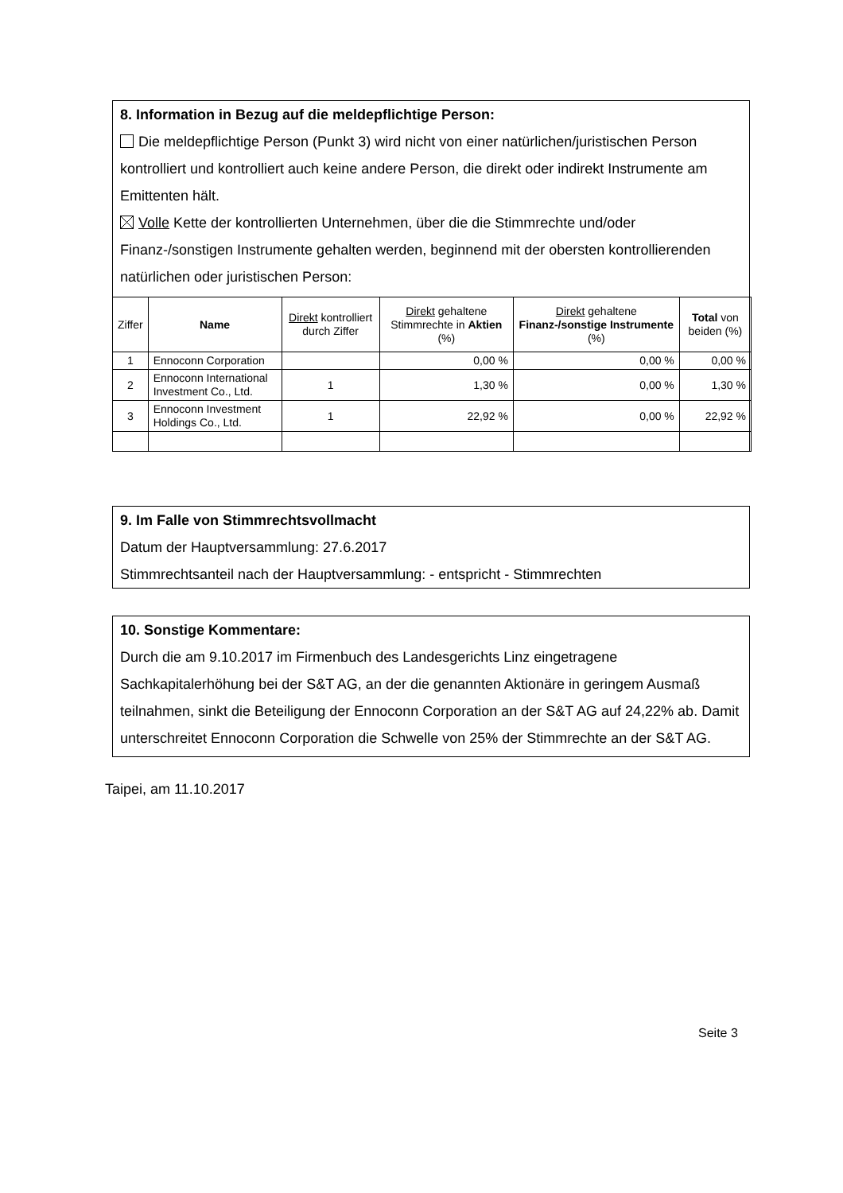8. Information in Bezug auf die meldepflichtige Person:
Die meldepflichtige Person (Punkt 3) wird nicht von einer natürlichen/juristischen Person kontrolliert und kontrolliert auch keine andere Person, die direkt oder indirekt Instrumente am Emittenten hält.
Volle Kette der kontrollierten Unternehmen, über die die Stimmrechte und/oder Finanz-/sonstigen Instrumente gehalten werden, beginnend mit der obersten kontrollierenden natürlichen oder juristischen Person:
| Ziffer | Name | Direkt kontrolliert durch Ziffer | Direkt gehaltene Stimmrechte in Aktien (%) | Direkt gehaltene Finanz-/sonstige Instrumente (%) | Total von beiden (%) |
| --- | --- | --- | --- | --- | --- |
| 1 | Ennoconn Corporation | | 0,00 % | 0,00 % | 0,00 % |
| 2 | Ennoconn International Investment Co., Ltd. | 1 | 1,30 % | 0,00 % | 1,30 % |
| 3 | Ennoconn Investment Holdings Co., Ltd. | 1 | 22,92 % | 0,00 % | 22,92 % |
9. Im Falle von Stimmrechtsvollmacht
Datum der Hauptversammlung: 27.6.2017
Stimmrechtsanteil nach der Hauptversammlung: - entspricht - Stimmrechten
10. Sonstige Kommentare:
Durch die am 9.10.2017 im Firmenbuch des Landesgerichts Linz eingetragene Sachkapitalerhöhung bei der S&T AG, an der die genannten Aktionäre in geringem Ausmaß teilnahmen, sinkt die Beteiligung der Ennoconn Corporation an der S&T AG auf 24,22% ab. Damit unterschreitet Ennoconn Corporation die Schwelle von 25% der Stimmrechte an der S&T AG.
Taipei, am 11.10.2017
Seite 3